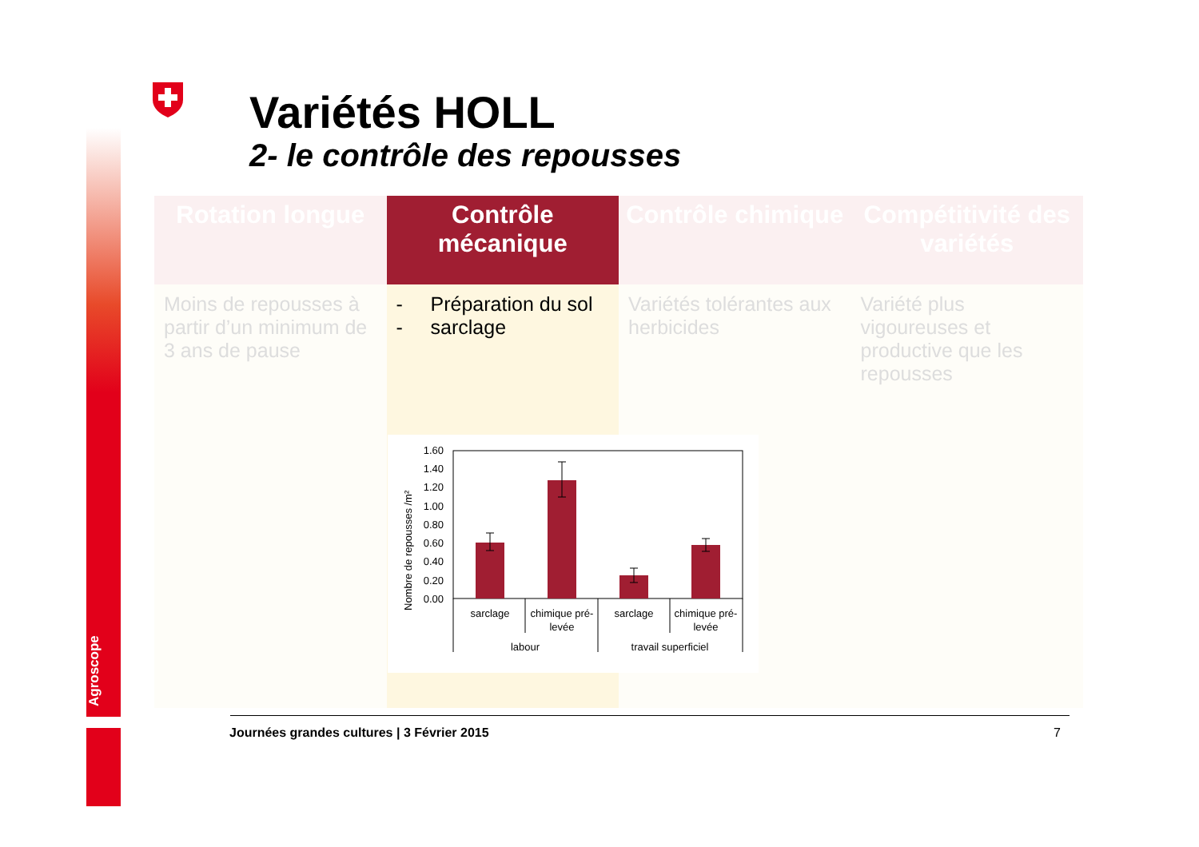Agroscope
Variétés HOLL
2- le contrôle des repousses
| Rotation longue | Contrôle mécanique | Contrôle chimique | Compétitivité des variétés |
| --- | --- | --- | --- |
| Moins de repousses à partir d’un minimum de 3 ans de pause | - Préparation du sol - sarclage | Variétés tolérantes aux herbicides | Variété plus vigoureuses et productive que les repousses |
Nombre de repousses /m²
1.60
1.40
1.20
1.00
0.80
0.60
0.40
0.20
0.00
sarclage
chimique pré-
levée
sarclage
chimique pré-
levée
labour
travail superficiel
Journées grandes cultures | 3 Février 2015
7